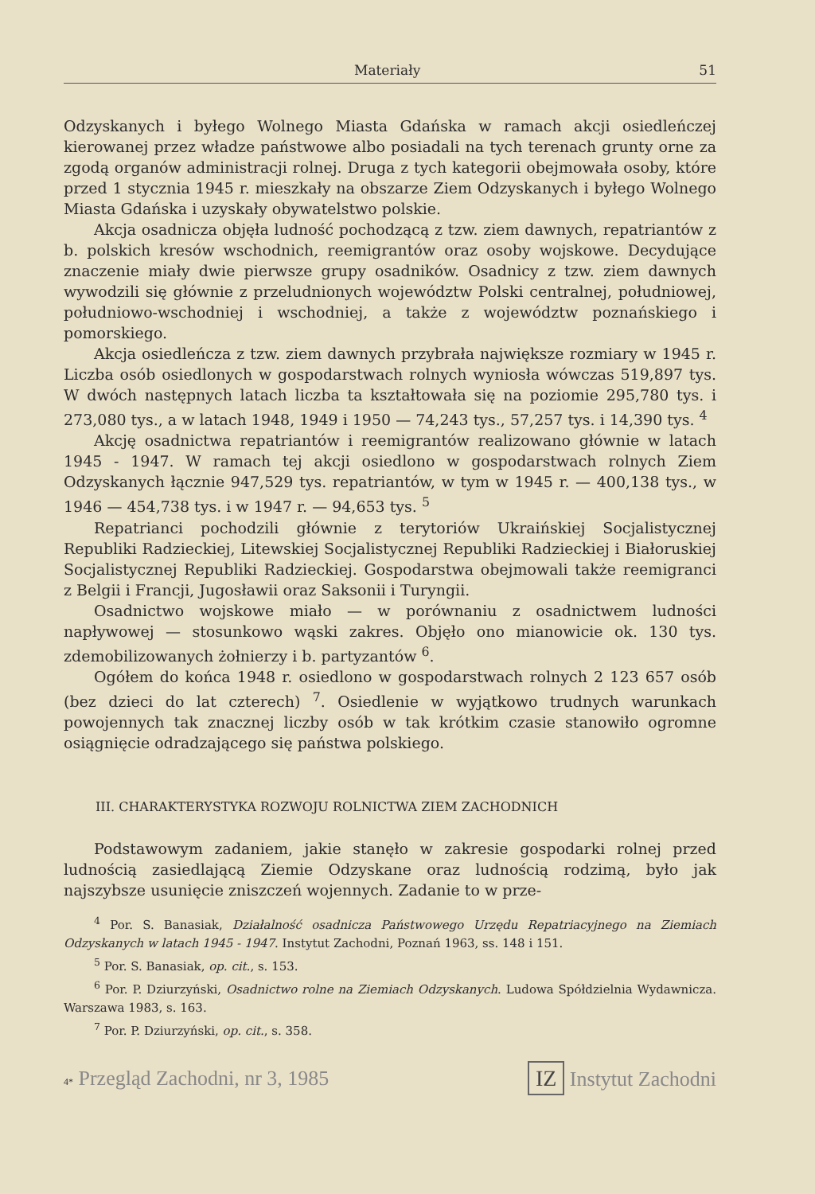Materiały 51
Odzyskanych i byłego Wolnego Miasta Gdańska w ramach akcji osiedleńczej kierowanej przez władze państwowe albo posiadali na tych terenach grunty orne za zgodą organów administracji rolnej. Druga z tych kategorii obejmowała osoby, które przed 1 stycznia 1945 r. mieszkały na obszarze Ziem Odzyskanych i byłego Wolnego Miasta Gdańska i uzyskały obywatelstwo polskie.
Akcja osadnicza objęła ludność pochodzącą z tzw. ziem dawnych, repatriantów z b. polskich kresów wschodnich, reemigrantów oraz osoby wojskowe. Decydujące znaczenie miały dwie pierwsze grupy osadników. Osadnicy z tzw. ziem dawnych wywodzili się głównie z przeludnionych województw Polski centralnej, południowej, południowo-wschodniej i wschodniej, a także z województw poznańskiego i pomorskiego.
Akcja osiedleńcza z tzw. ziem dawnych przybrała największe rozmiary w 1945 r. Liczba osób osiedlonych w gospodarstwach rolnych wyniosła wówczas 519,897 tys. W dwóch następnych latach liczba ta kształtowała się na poziomie 295,780 tys. i 273,080 tys., a w latach 1948, 1949 i 1950 — 74,243 tys., 57,257 tys. i 14,390 tys. <sup>4</sup>
Akcję osadnictwa repatriantów i reemigrantów realizowano głównie w latach 1945 - 1947. W ramach tej akcji osiedlono w gospodarstwach rolnych Ziem Odzyskanych łącznie 947,529 tys. repatriantów, w tym w 1945 r. — 400,138 tys., w 1946 — 454,738 tys. i w 1947 r. — 94,653 tys. <sup>5</sup>
Repatrianci pochodzili głównie z terytoriów Ukraińskiej Socjalistycznej Republiki Radzieckiej, Litewskiej Socjalistycznej Republiki Radzieckiej i Białoruskiej Socjalistycznej Republiki Radzieckiej. Gospodarstwa obejmowali także reemigranci z Belgii i Francji, Jugosławii oraz Saksonii i Turyngii.
Osadnictwo wojskowe miało — w porównaniu z osadnictwem ludności napływowej — stosunkowo wąski zakres. Objęło ono mianowicie ok. 130 tys. zdemobilizowanych żołnierzy i b. partyzantów <sup>6</sup>.
Ogółem do końca 1948 r. osiedlono w gospodarstwach rolnych 2 123 657 osób (bez dzieci do lat czterech) <sup>7</sup>. Osiedlenie w wyjątkowo trudnych warunkach powojennych tak znacznej liczby osób w tak krótkim czasie stanowiło ogromne osiągnięcie odradzającego się państwa polskiego.
III. CHARAKTERYSTYKA ROZWOJU ROLNICTWA ZIEM ZACHODNICH
Podstawowym zadaniem, jakie stanęło w zakresie gospodarki rolnej przed ludnością zasiedlającą Ziemie Odzyskane oraz ludnością rodzimą, było jak najszybsze usunięcie zniszczeń wojennych. Zadanie to w prze-
<sup>4</sup> Por. S. Banasiak, Działalność osadnicza Państwowego Urzędu Repatriacyjnego na Ziemiach Odzyskanych w latach 1945 - 1947. Instytut Zachodni, Poznań 1963, ss. 148 i 151.
<sup>5</sup> Por. S. Banasiak, op. cit., s. 153.
<sup>6</sup> Por. P. Dziurzyński, Osadnictwo rolne na Ziemiach Odzyskanych. Ludowa Spółdzielnia Wydawnicza. Warszawa 1983, s. 163.
<sup>7</sup> Por. P. Dziurzyński, op. cit., s. 358.
4* Przegląd Zachodni, nr 3, 1985 IZ Instytut Zachodni